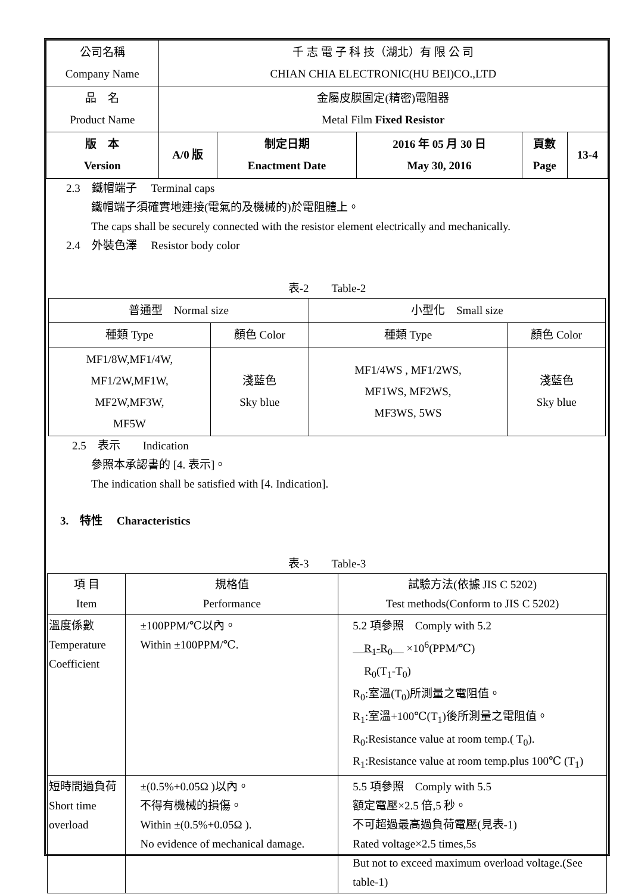| 公司名稱 Company Name | 千 志 電 子 科 技（湖北）有 限 公 司 CHIAN CHIA ELECTRONIC(HU BEI)CO.,LTD | | | | |
| 品 名 Product Name | 金屬皮膜固定(精密)電阻器 Metal Film Fixed Resistor | | | | |
| 版 本 Version | A/0 版 | 制定日期 Enactment Date | 2016 年 05 月 30 日 May 30, 2016 | 頁數 Page | 13-4 |
2.3　鐵帽端子　 Terminal caps
鐵帽端子須確實地連接(電氣的及機械的)於電阻體上。
The caps shall be securely connected with the resistor element electrically and mechanically.
2.4　外裝色澤　 Resistor body color
表-2　　Table-2
| 普通型 Normal size | | 小型化 Small size | |
| 種類 Type | 顏色 Color | 種類 Type | 顏色 Color |
| MF1/8W,MF1/4W, MF1/2W,MF1W, MF2W,MF3W, MF5W | 淺藍色 Sky blue | MF1/4WS , MF1/2WS, MF1WS, MF2WS, MF3WS, 5WS | 淺藍色 Sky blue |
2.5　表示　　Indication
參照本承認書的 [4. 表示]。
The indication shall be satisfied with [4. Indication].
3.　特性　 Characteristics
表-3　　Table-3
| 項 目 Item | 規格值 Performance | 試驗方法(依據 JIS C 5202) Test methods(Conform to JIS C 5202) |
| 溫度係數 Temperature Coefficient | ±100PPM/℃以內。 Within ±100PPM/℃. | 5.2 項參照 Comply with 5.2 R<sub>1</sub>-R<sub>0</sub> ×10<sup>6</sup>(PPM/℃) R<sub>0</sub>(T<sub>1</sub>-T<sub>0</sub>) R<sub>0</sub>:室溫(T<sub>0</sub>)所測量之電阻值。 R<sub>1</sub>:室溫+100℃(T<sub>1</sub>)後所測量之電阻值。 R<sub>0</sub>:Resistance value at room temp.( T<sub>0</sub>). R<sub>1</sub>:Resistance value at room temp.plus 100℃ (T<sub>1</sub>) |
| 短時間過負荷 Short time overload | ±(0.5%+0.05Ω )以內。 不得有機械的損傷。 Within ±(0.5%+0.05Ω ). No evidence of mechanical damage. | 5.5 項參照 Comply with 5.5 額定電壓×2.5 倍,5 秒。 不可超過最高過負荷電壓(見表-1) Rated voltage×2.5 times,5s But not to exceed maximum overload voltage.(See table-1) |